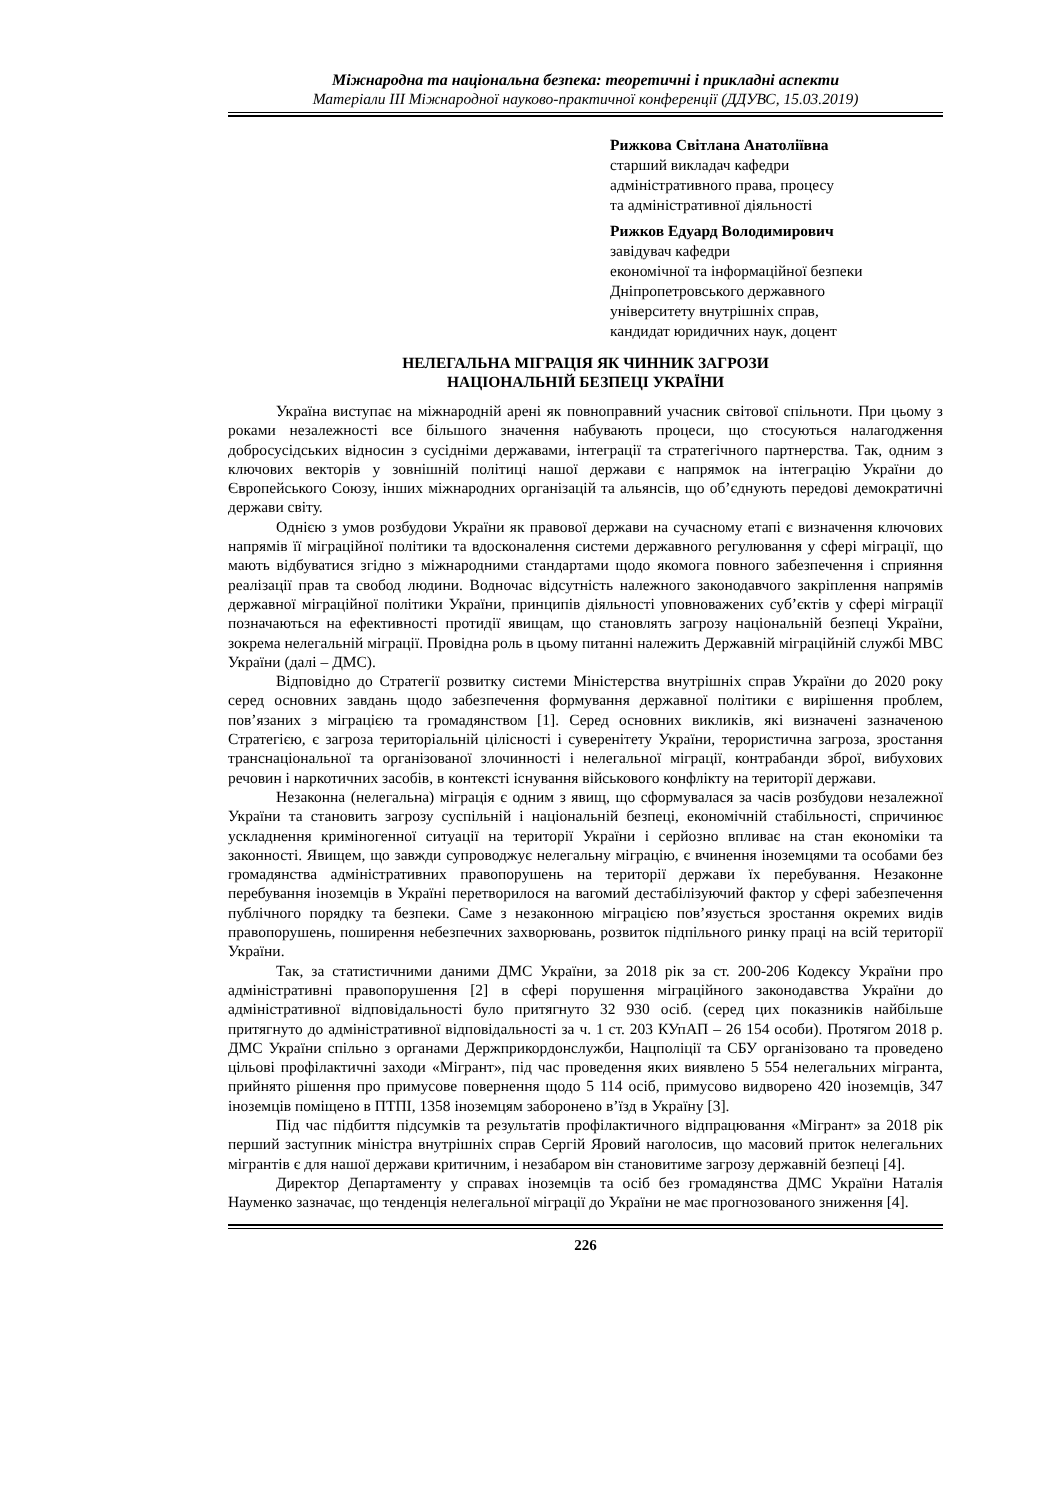Міжнародна та національна безпека: теоретичні і прикладні аспекти
Матеріали ІІІ Міжнародної науково-практичної конференції (ДДУВС, 15.03.2019)
Рижкова Світлана Анатоліївна
старший викладач кафедри
адміністративного права, процесу
та адміністративної діяльності
Рижков Едуард Володимирович
завідувач кафедри
економічної та інформаційної безпеки
Дніпропетровського державного
університету внутрішніх справ,
кандидат юридичних наук, доцент
НЕЛЕГАЛЬНА МІГРАЦІЯ ЯК ЧИННИК ЗАГРОЗИ
НАЦІОНАЛЬНІЙ БЕЗПЕЦІ УКРАЇНИ
Україна виступає на міжнародній арені як повноправний учасник світової спільноти. При цьому з роками незалежності все більшого значення набувають процеси, що стосуються налагодження добросусідських відносин з сусідніми державами, інтеграції та стратегічного партнерства. Так, одним з ключових векторів у зовнішній політиці нашої держави є напрямок на інтеграцію України до Європейського Союзу, інших міжнародних організацій та альянсів, що об’єднують передові демократичні держави світу.
Однією з умов розбудови України як правової держави на сучасному етапі є визначення ключових напрямів її міграційної політики та вдосконалення системи державного регулювання у сфері міграції, що мають відбуватися згідно з міжнародними стандартами щодо якомога повного забезпечення і сприяння реалізації прав та свобод людини. Водночас відсутність належного законодавчого закріплення напрямів державної міграційної політики України, принципів діяльності уповноважених суб’єктів у сфері міграції позначаються на ефективності протидії явищам, що становлять загрозу національній безпеці України, зокрема нелегальній міграції. Провідна роль в цьому питанні належить Державній міграційній службі МВС України (далі – ДМС).
Відповідно до Стратегії розвитку системи Міністерства внутрішніх справ України до 2020 року серед основних завдань щодо забезпечення формування державної політики є вирішення проблем, пов’язаних з міграцією та громадянством [1]. Серед основних викликів, які визначені зазначеною Стратегією, є загроза територіальній цілісності і суверенітету України, терористична загроза, зростання транснаціональної та організованої злочинності і нелегальної міграції, контрабанди зброї, вибухових речовин і наркотичних засобів, в контексті існування військового конфлікту на території держави.
Незаконна (нелегальна) міграція є одним з явищ, що сформувалася за часів розбудови незалежної України та становить загрозу суспільній і національній безпеці, економічній стабільності, спричинює ускладнення криміногенної ситуації на території України і серйозно впливає на стан економіки та законності. Явищем, що завжди супроводжує нелегальну міграцію, є вчинення іноземцями та особами без громадянства адміністративних правопорушень на території держави їх перебування. Незаконне перебування іноземців в Україні перетворилося на вагомий дестабілізуючий фактор у сфері забезпечення публічного порядку та безпеки. Саме з незаконною міграцією пов’язується зростання окремих видів правопорушень, поширення небезпечних захворювань, розвиток підпільного ринку праці на всій території України.
Так, за статистичними даними ДМС України, за 2018 рік за ст. 200-206 Кодексу України про адміністративні правопорушення [2] в сфері порушення міграційного законодавства України до адміністративної відповідальності було притягнуто 32 930 осіб. (серед цих показників найбільше притягнуто до адміністративної відповідальності за ч. 1 ст. 203 КУпАП – 26 154 особи). Протягом 2018 р. ДМС України спільно з органами Держприкордонслужби, Нацполіції та СБУ організовано та проведено цільові профілактичні заходи «Мігрант», під час проведення яких виявлено 5 554 нелегальних мігранта, прийнято рішення про примусове повернення щодо 5 114 осіб, примусово видворено 420 іноземців, 347 іноземців поміщено в ПТПІ, 1358 іноземцям заборонено в’їзд в Україну [3].
Під час підбиття підсумків та результатів профілактичного відпрацювання «Мігрант» за 2018 рік перший заступник міністра внутрішніх справ Сергій Яровий наголосив, що масовий приток нелегальних мігрантів є для нашої держави критичним, і незабаром він становитиме загрозу державній безпеці [4].
Директор Департаменту у справах іноземців та осіб без громадянства ДМС України Наталія Науменко зазначає, що тенденція нелегальної міграції до України не має прогнозованого зниження [4].
226